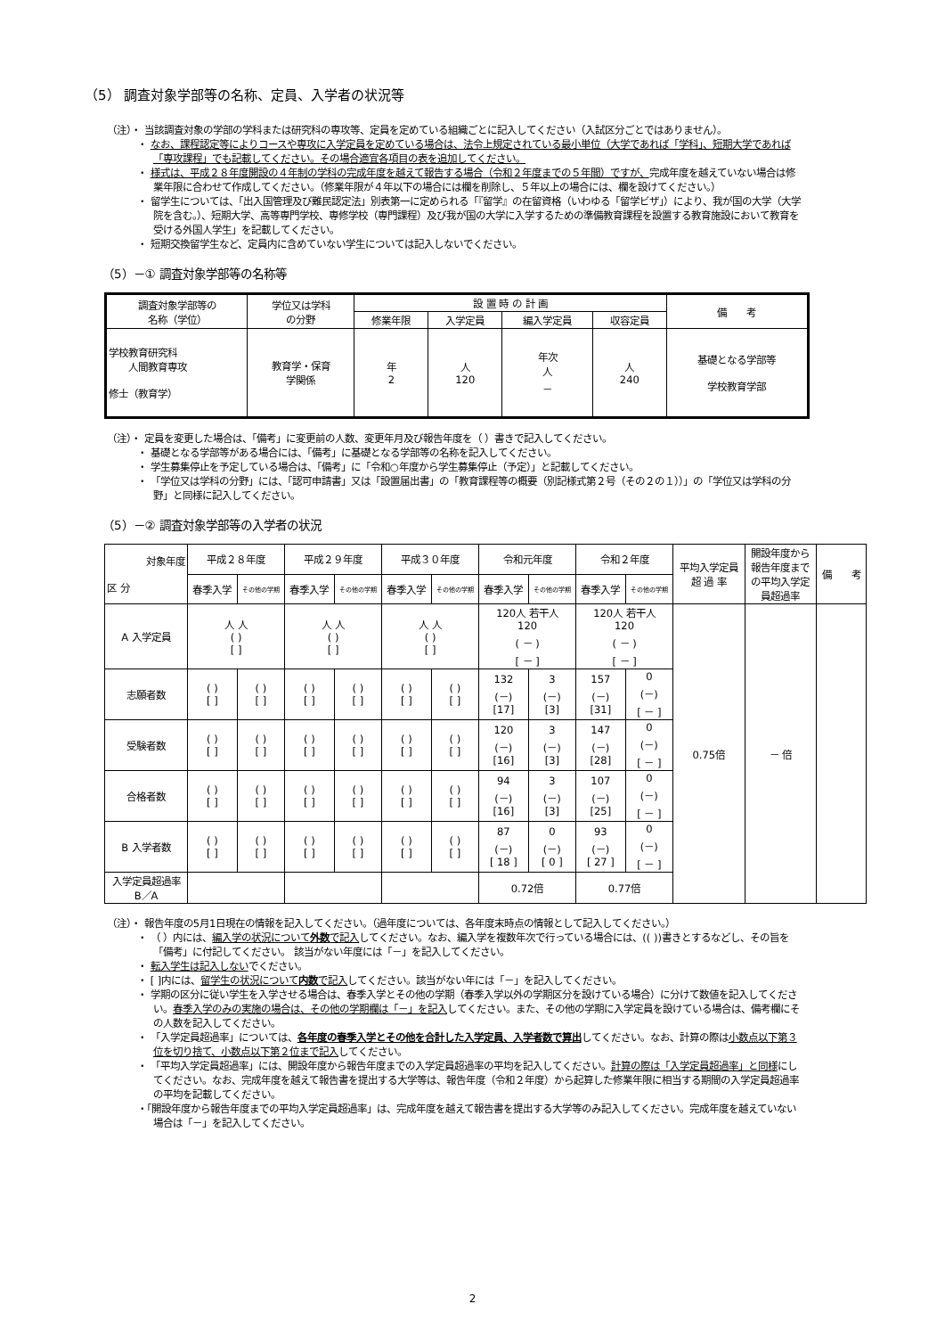（5） 調査対象学部等の名称、定員、入学者の状況等
（注）・ 当該調査対象の学部の学科または研究科の専攻等、定員を定めている組織ごとに記入してください（入試区分ごとではありません）。
・ なお、課程認定等によりコースや専攻に入学定員を定めている場合は、法令上規定されている最小単位（大学であれば「学科」、短期大学であれば「専攻課程」でも記載してください。その場合適宜各項目の表を追加してください。
・ 様式は、平成２８年度開設の４年制の学科の完成年度を越えて報告する場合（令和２年度までの５年間）ですが、完成年度を越えていない場合は修業年限に合わせて作成してください。（修業年限が４年以下の場合には欄を削除し、５年以上の場合には、欄を設けてください。）
・ 留学生については、「出入国管理及び難民認定法」別表第一に定められる「『留学』の在留資格（いわゆる「留学ビザ」）により、我が国の大学（大学院を含む。）、短期大学、高等専門学校、専修学校（専門課程）及び我が国の大学に入学するための準備教育課程を設置する教育施設において教育を受ける外国人学生」を記載してください。
・ 短期交換留学生など、定員内に含めていない学生については記入しないでください。
（5）－① 調査対象学部等の名称等
| 調査対象学部等の 名称（学位） | 学位又は学科 の分野 | 設 置 時 の 計 画 | | | | 備 考 |
| --- | --- | --- | --- | --- | --- | --- |
| | | 修業年限 | 入学定員 | 編入学定員 | 収容定員 | |
| 学校教育研究科 人間教育専攻 修士（教育学） | 教育学・保育 学関係 | 年 2 | 人 120 | 年次 人 － | 人 240 | 基礎となる学部等 学校教育学部 |
（注）・ 定員を変更した場合は、「備考」に変更前の人数、変更年月及び報告年度を（ ）書きで記入してください。
・ 基礎となる学部等がある場合には、「備考」に基礎となる学部等の名称を記入してください。
・ 学生募集停止を予定している場合は、「備考」に「令和○年度から学生募集停止（予定）」と記載してください。
・ 「学位又は学科の分野」には、「認可申請書」又は「設置届出書」の「教育課程等の概要（別記様式第２号（その２の１））」の「学位又は学科の分野」と同様に記入してください。
（5）－② 調査対象学部等の入学者の状況
| 対象年度 区 分 | 平成２８年度 | | 平成２９年度 | | 平成３０年度 | | 令和元年度 | | 令和２年度 | | 平均入学定員 超 過 率 | 開設年度から 報告年度まで の平均入学定 員超過率 | 備 考 |
| --- | --- | --- | --- | --- | --- | --- | --- | --- | --- | --- | --- | --- | --- |
| | 春季入学 | その他の学期 | 春季入学 | その他の学期 | 春季入学 | その他の学期 | 春季入学 | その他の学期 | 春季入学 | その他の学期 | | | |
| A 入学定員 | 人 人 ( ) [ ] | | 人 人 ( ) [ ] | | 人 人 ( ) [ ] | | 120人 若干人 120 ( － ) [ － ] | | 120人 若干人 120 ( － ) [ － ] | | 0.75倍 | － 倍 | |
| 志願者数 | ( ) [ ] | ( ) [ ] | ( ) [ ] | ( ) [ ] | ( ) [ ] | ( ) [ ] | 132 (－) [17] | 3 (－) [3] | 157 (－) [31] | 0 (－) [ － ] | | | |
| 受験者数 | ( ) [ ] | ( ) [ ] | ( ) [ ] | ( ) [ ] | ( ) [ ] | ( ) [ ] | 120 (－) [16] | 3 (－) [3] | 147 (－) [28] | 0 (－) [ － ] | | | |
| 合格者数 | ( ) [ ] | ( ) [ ] | ( ) [ ] | ( ) [ ] | ( ) [ ] | ( ) [ ] | 94 (－) [16] | 3 (－) [3] | 107 (－) [25] | 0 (－) [ － ] | | | |
| B 入学者数 | ( ) [ ] | ( ) [ ] | ( ) [ ] | ( ) [ ] | ( ) [ ] | ( ) [ ] | 87 (－) [ 18 ] | 0 (－) [ 0 ] | 93 (－) [ 27 ] | 0 (－) [ － ] | | | |
| 入学定員超過率 B／A | | | | | | | 0.72倍 | | 0.77倍 | | | | |
（注）・ 報告年度の5月1日現在の情報を記入してください。（過年度については、各年度末時点の情報として記入してください。）
・ （ ）内には、編入学の状況について外数で記入してください。なお、編入学を複数年次で行っている場合には、(( ))書きとするなどし、その旨を「備考」に付記してください。 該当がない年度には「－」を記入してください。
・ 転入学生は記入しないでください。
・ [ ]内には、留学生の状況について内数で記入してください。該当がない年には「－」を記入してください。
・ 学期の区分に従い学生を入学させる場合は、春季入学とその他の学期（春季入学以外の学期区分を設けている場合）に分けて数値を記入してください。春季入学のみの実施の場合は、その他の学期欄は「－」を記入してください。また、その他の学期に入学定員を設けている場合は、備考欄にその人数を記入してください。
・ 「入学定員超過率」については、各年度の春季入学とその他を合計した入学定員、入学者数で算出してください。なお、計算の際は小数点以下第３位を切り捨て、小数点以下第２位まで記入してください。
・ 「平均入学定員超過率」には、開設年度から報告年度までの入学定員超過率の平均を記入してください。計算の際は「入学定員超過率」と同様にしてください。なお、完成年度を越えて報告書を提出する大学等は、報告年度（令和２年度）から起算した修業年限に相当する期間の入学定員超過率の平均を記載してください。
・「開設年度から報告年度までの平均入学定員超過率」は、完成年度を越えて報告書を提出する大学等のみ記入してください。完成年度を越えていない場合は「－」を記入してください。
2